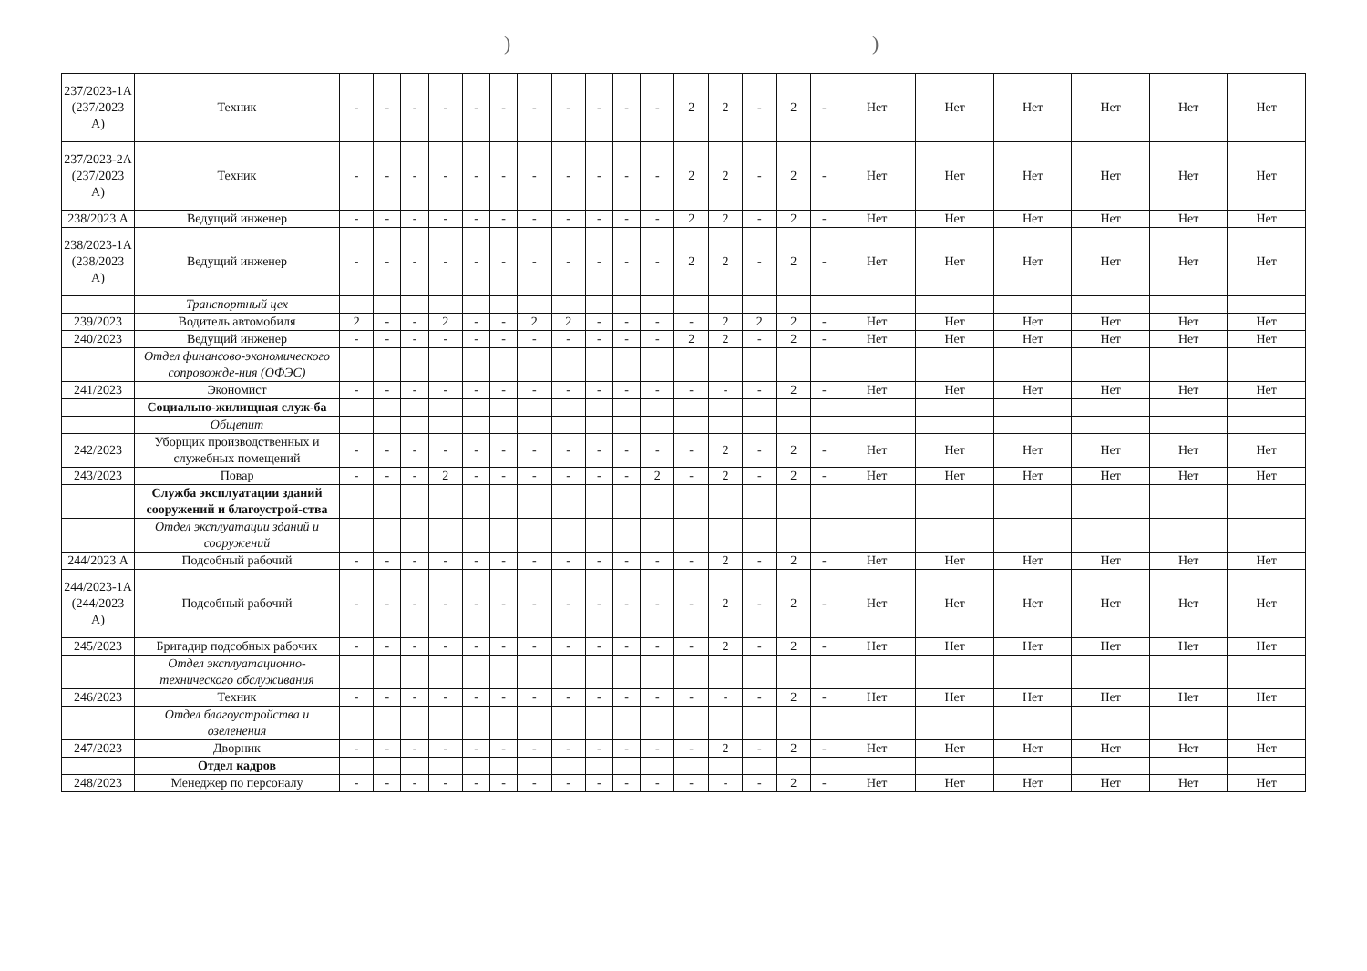))
| 237/2023-1А (237/2023 А) | Техник | - | - | - | - | - | - | - | - | - | - | - | 2 | 2 | - | 2 | - | Нет | Нет | Нет | Нет | Нет | Нет |
| 237/2023-2А (237/2023 А) | Техник | - | - | - | - | - | - | - | - | - | - | - | 2 | 2 | - | 2 | - | Нет | Нет | Нет | Нет | Нет | Нет |
| 238/2023 А | Ведущий инженер | - | - | - | - | - | - | - | - | - | - | - | 2 | 2 | - | 2 | - | Нет | Нет | Нет | Нет | Нет | Нет |
| 238/2023-1А (238/2023 А) | Ведущий инженер | - | - | - | - | - | - | - | - | - | - | - | 2 | 2 | - | 2 | - | Нет | Нет | Нет | Нет | Нет | Нет |
| | Транспортный цех | | | | | | | | | | | | | | | | | | | | | | |
| 239/2023 | Водитель автомобиля | 2 | - | - | 2 | - | - | 2 | 2 | - | - | - | - | 2 | 2 | 2 | - | Нет | Нет | Нет | Нет | Нет | Нет |
| 240/2023 | Ведущий инженер | - | - | - | - | - | - | - | - | - | - | - | 2 | 2 | - | 2 | - | Нет | Нет | Нет | Нет | Нет | Нет |
| | Отдел финансово-экономического сопровожде-ния (ОФЭС) | | | | | | | | | | | | | | | | | | | | | | |
| 241/2023 | Экономист | - | - | - | - | - | - | - | - | - | - | - | - | - | - | 2 | - | Нет | Нет | Нет | Нет | Нет | Нет |
| | Социально-жилищная служ-ба | | | | | | | | | | | | | | | | | | | | | | |
| | Общепит | | | | | | | | | | | | | | | | | | | | | | |
| 242/2023 | Уборщик производственных и служебных помещений | - | - | - | - | - | - | - | - | - | - | - | - | 2 | - | 2 | - | Нет | Нет | Нет | Нет | Нет | Нет |
| 243/2023 | Повар | - | - | - | 2 | - | - | - | - | - | - | 2 | - | 2 | - | 2 | - | Нет | Нет | Нет | Нет | Нет | Нет |
| | Служба эксплуатации зданий сооружений и благоустрой-ства | | | | | | | | | | | | | | | | | | | | | | |
| | Отдел эксплуатации зданий и сооружений | | | | | | | | | | | | | | | | | | | | | | |
| 244/2023 А | Подсобный рабочий | - | - | - | - | - | - | - | - | - | - | - | - | 2 | - | 2 | - | Нет | Нет | Нет | Нет | Нет | Нет |
| 244/2023-1А (244/2023 А) | Подсобный рабочий | - | - | - | - | - | - | - | - | - | - | - | - | 2 | - | 2 | - | Нет | Нет | Нет | Нет | Нет | Нет |
| 245/2023 | Бригадир подсобных рабочих | - | - | - | - | - | - | - | - | - | - | - | - | 2 | - | 2 | - | Нет | Нет | Нет | Нет | Нет | Нет |
| | Отдел эксплуатационно-технического обслуживания | | | | | | | | | | | | | | | | | | | | | | |
| 246/2023 | Техник | - | - | - | - | - | - | - | - | - | - | - | - | - | - | 2 | - | Нет | Нет | Нет | Нет | Нет | Нет |
| | Отдел благоустройства и озеленения | | | | | | | | | | | | | | | | | | | | | | |
| 247/2023 | Дворник | - | - | - | - | - | - | - | - | - | - | - | - | 2 | - | 2 | - | Нет | Нет | Нет | Нет | Нет | Нет |
| | Отдел кадров | | | | | | | | | | | | | | | | | | | | | | |
| 248/2023 | Менеджер по персоналу | - | - | - | - | - | - | - | - | - | - | - | - | - | - | 2 | - | Нет | Нет | Нет | Нет | Нет | Нет |